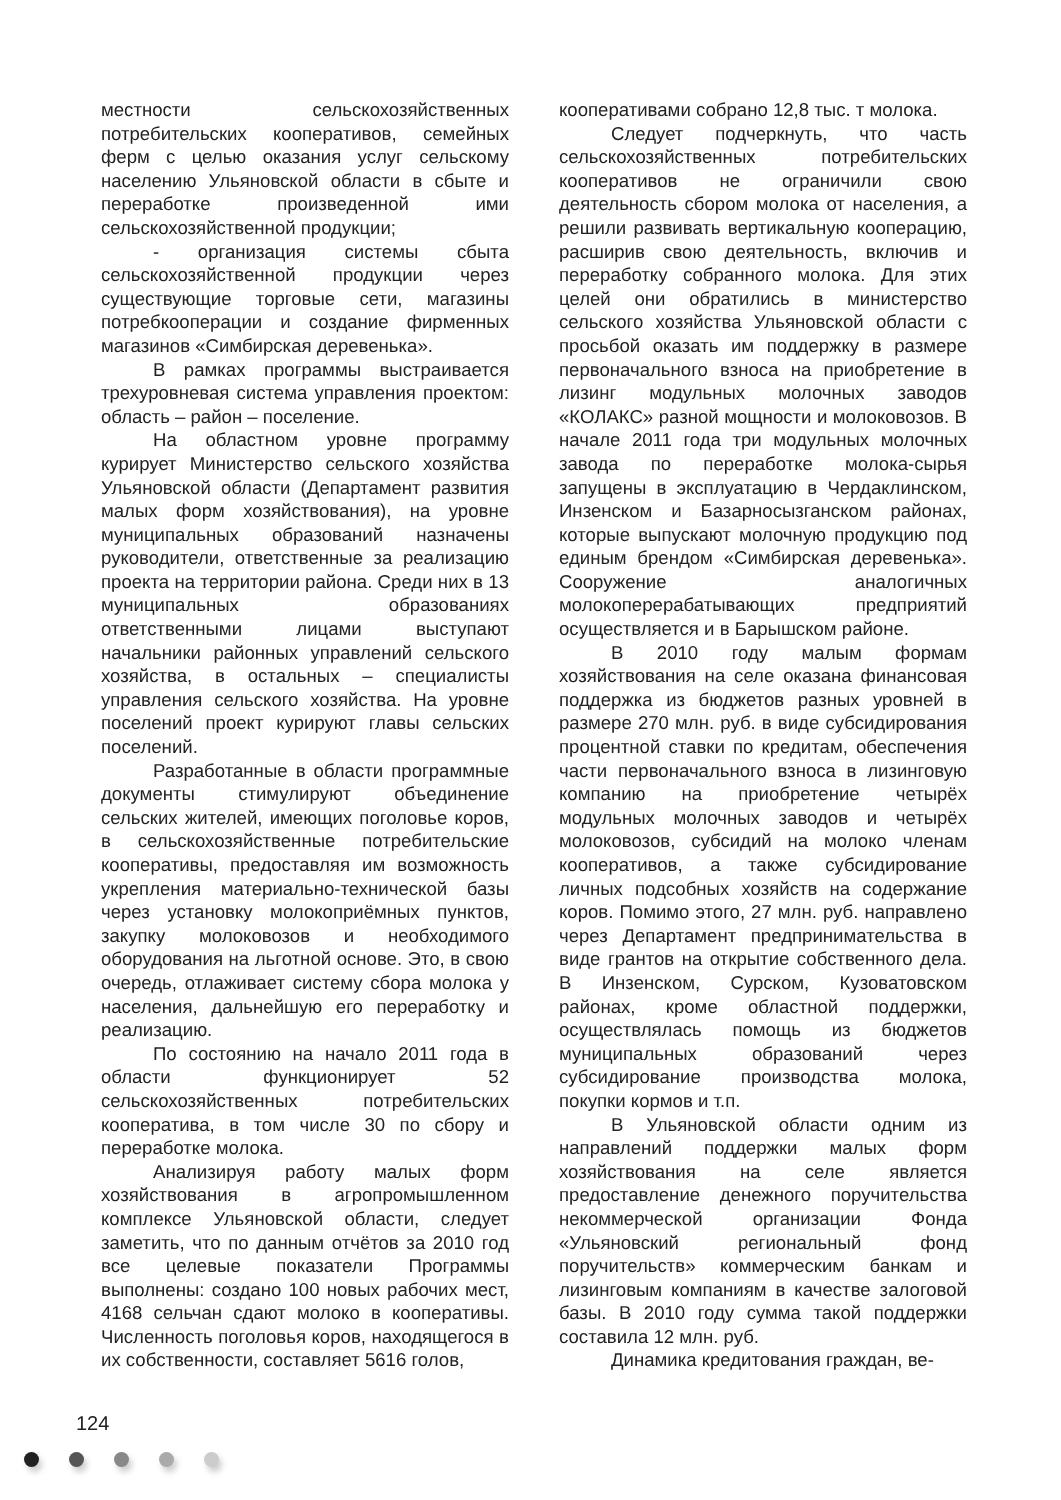местности сельскохозяйственных потребительских кооперативов, семейных ферм с целью оказания услуг сельскому населению Ульяновской области в сбыте и переработке произведенной ими сельскохозяйственной продукции;
- организация системы сбыта сельскохозяйственной продукции через существующие торговые сети, магазины потребкооперации и создание фирменных магазинов «Симбирская деревенька».
В рамках программы выстраивается трехуровневая система управления проектом: область – район – поселение.
На областном уровне программу курирует Министерство сельского хозяйства Ульяновской области (Департамент развития малых форм хозяйствования), на уровне муниципальных образований назначены руководители, ответственные за реализацию проекта на территории района. Среди них в 13 муниципальных образованиях ответственными лицами выступают начальники районных управлений сельского хозяйства, в остальных – специалисты управления сельского хозяйства. На уровне поселений проект курируют главы сельских поселений.
Разработанные в области программные документы стимулируют объединение сельских жителей, имеющих поголовье коров, в сельскохозяйственные потребительские кооперативы, предоставляя им возможность укрепления материально-технической базы через установку молокоприёмных пунктов, закупку молоковозов и необходимого оборудования на льготной основе. Это, в свою очередь, отлаживает систему сбора молока у населения, дальнейшую его переработку и реализацию.
По состоянию на начало 2011 года в области функционирует 52 сельскохозяйственных потребительских кооператива, в том числе 30 по сбору и переработке молока.
Анализируя работу малых форм хозяйствования в агропромышленном комплексе Ульяновской области, следует заметить, что по данным отчётов за 2010 год все целевые показатели Программы выполнены: создано 100 новых рабочих мест, 4168 сельчан сдают молоко в кооперативы. Численность поголовья коров, находящегося в их собственности, составляет 5616 голов,
кооперативами собрано 12,8 тыс. т молока.
Следует подчеркнуть, что часть сельскохозяйственных потребительских кооперативов не ограничили свою деятельность сбором молока от населения, а решили развивать вертикальную кооперацию, расширив свою деятельность, включив и переработку собранного молока. Для этих целей они обратились в министерство сельского хозяйства Ульяновской области с просьбой оказать им поддержку в размере первоначального взноса на приобретение в лизинг модульных молочных заводов «КОЛАКС» разной мощности и молоковозов. В начале 2011 года три модульных молочных завода по переработке молока-сырья запущены в эксплуатацию в Чердаклинском, Инзенском и Базарносызганском районах, которые выпускают молочную продукцию под единым брендом «Симбирская деревенька». Сооружение аналогичных молокоперерабатывающих предприятий осуществляется и в Барышском районе.
В 2010 году малым формам хозяйствования на селе оказана финансовая поддержка из бюджетов разных уровней в размере 270 млн. руб. в виде субсидирования процентной ставки по кредитам, обеспечения части первоначального взноса в лизинговую компанию на приобретение четырёх модульных молочных заводов и четырёх молоковозов, субсидий на молоко членам кооперативов, а также субсидирование личных подсобных хозяйств на содержание коров. Помимо этого, 27 млн. руб. направлено через Департамент предпринимательства в виде грантов на открытие собственного дела. В Инзенском, Сурском, Кузоватовском районах, кроме областной поддержки, осуществлялась помощь из бюджетов муниципальных образований через субсидирование производства молока, покупки кормов и т.п.
В Ульяновской области одним из направлений поддержки малых форм хозяйствования на селе является предоставление денежного поручительства некоммерческой организации Фонда «Ульяновский региональный фонд поручительств» коммерческим банкам и лизинговым компаниям в качестве залоговой базы. В 2010 году сумма такой поддержки составила 12 млн. руб.
Динамика кредитования граждан, ве-
124